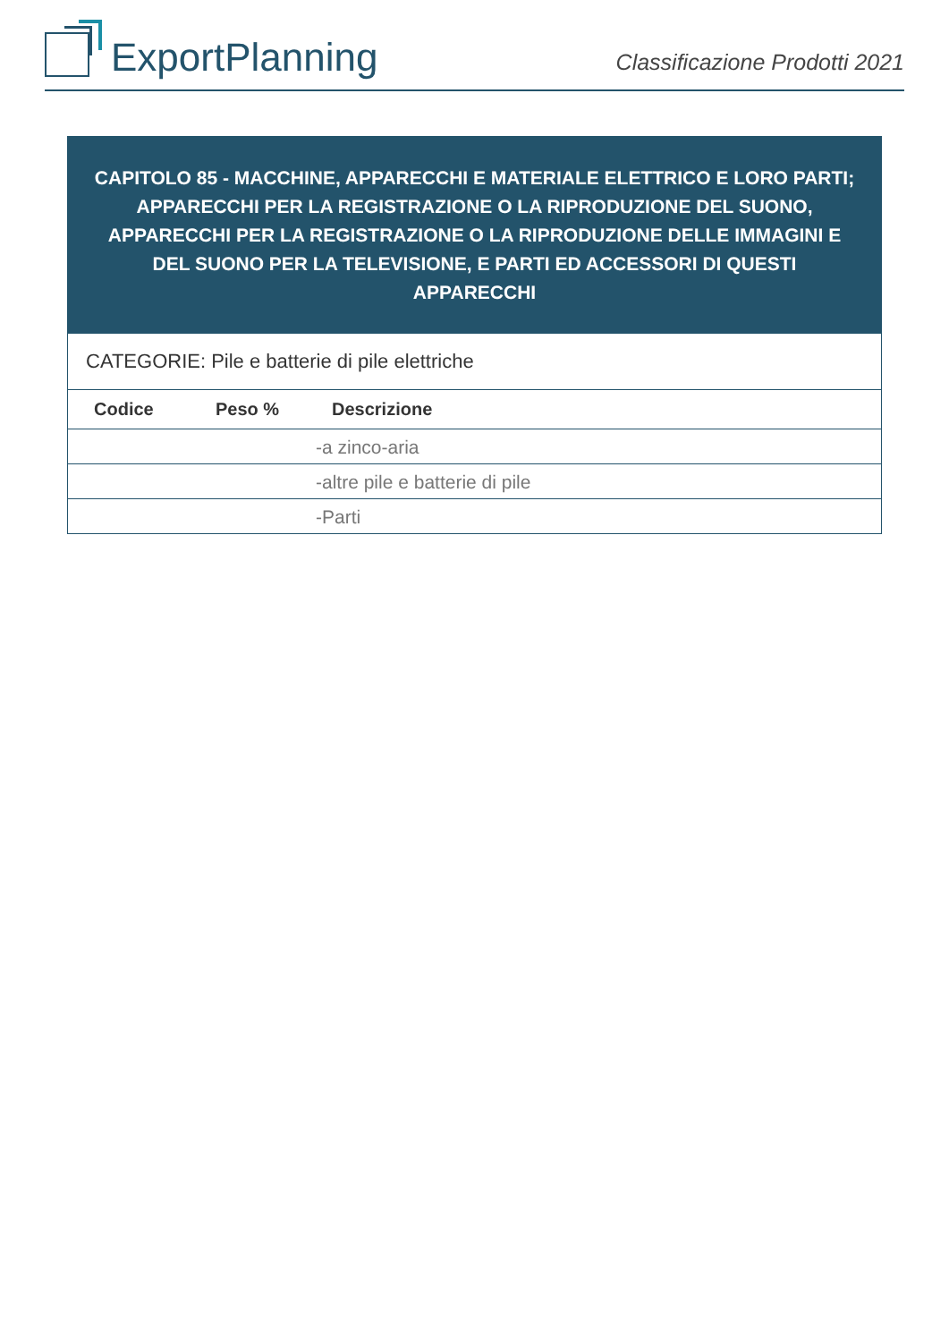ExportPlanning
Classificazione Prodotti 2021
CAPITOLO 85 - MACCHINE, APPARECCHI E MATERIALE ELETTRICO E LORO PARTI; APPARECCHI PER LA REGISTRAZIONE O LA RIPRODUZIONE DEL SUONO, APPARECCHI PER LA REGISTRAZIONE O LA RIPRODUZIONE DELLE IMMAGINI E DEL SUONO PER LA TELEVISIONE, E PARTI ED ACCESSORI DI QUESTI APPARECCHI
CATEGORIE: Pile e batterie di pile elettriche
| Codice | Peso % | Descrizione |
| --- | --- | --- |
| | | -a zinco-aria |
| | | -altre pile e batterie di pile |
| | | -Parti |